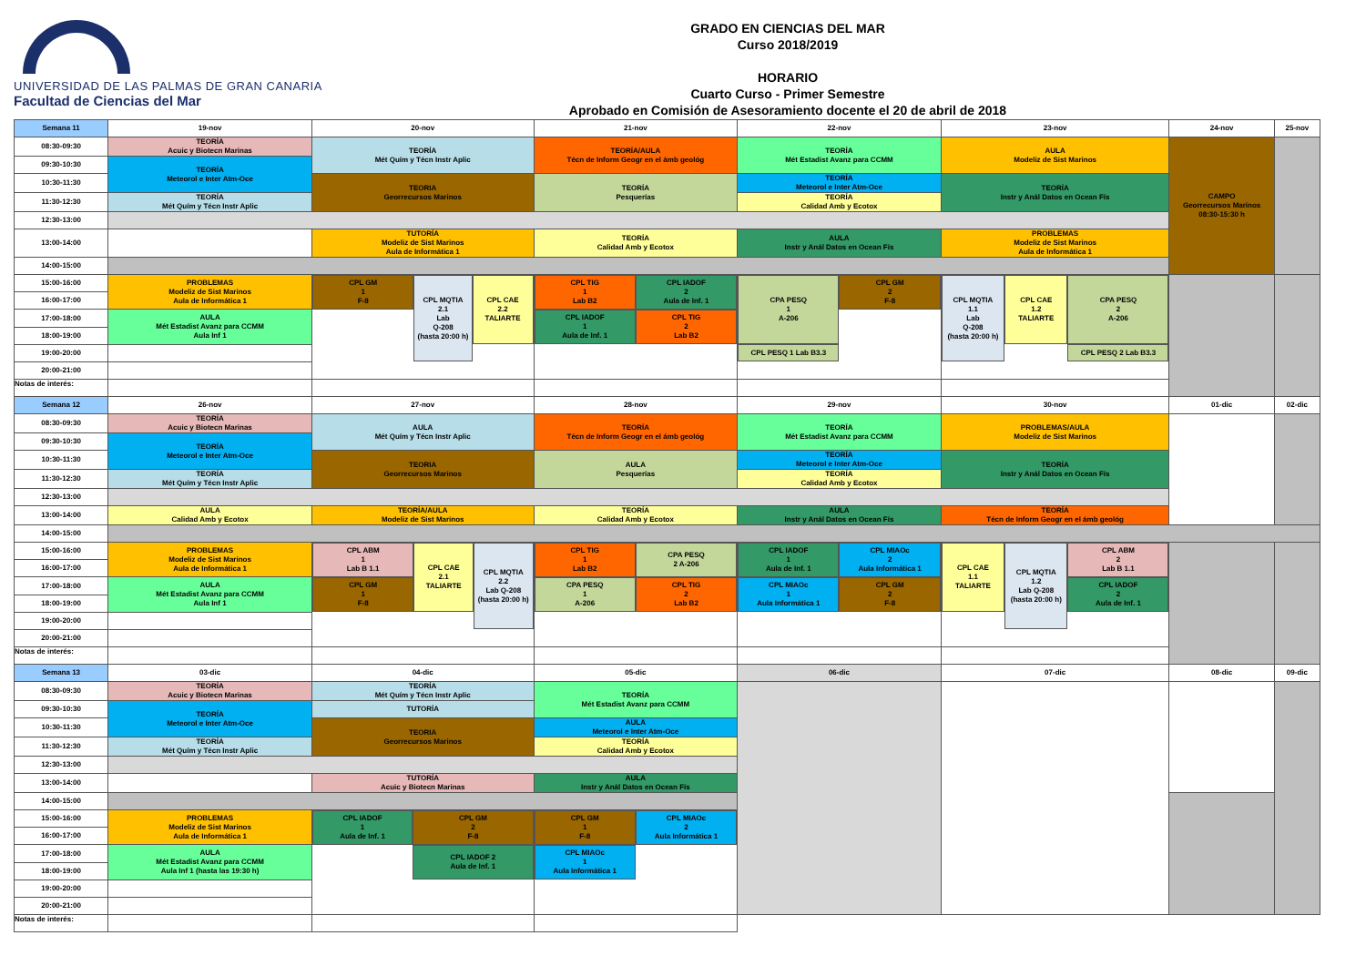UNIVERSIDAD DE LAS PALMAS DE GRAN CANARIA
Facultad de Ciencias del Mar
GRADO EN CIENCIAS DEL MAR
Curso 2018/2019
HORARIO
Cuarto Curso - Primer Semestre
Aprobado en Comisión de Asesoramiento docente el 20 de abril de 2018
| Semana 11 | 19-nov | 20-nov | 21-nov | 22-nov | 23-nov | 24-nov | 25-nov |
| --- | --- | --- | --- | --- | --- | --- | --- |
| 08:30-09:30 | TEORÍA Acuic y Biotecn Marinas | TEORÍA Mét Quím y Técn Instr Aplic | TEORÍA/AULA Técn de Inform Geogr en el ámb geológ | TEORÍA Mét Estadist Avanz para CCMM | AULA Modeliz de Sist Marinos | CAMPO Georrecursos Marinos 08:30-15:30 h | |
| 09:30-10:30 | TEORÍA Meteorol e Inter Atm-Oce | | | | | | |
| 10:30-11:30 | | TEORIA Georrecursos Marinos | TEORÍA Pesquerías | TEORÍA Meteorol e Inter Atm-Oce | TEORÍA Instr y Anál Datos en Ocean Fís | | |
| 11:30-12:30 | TEORÍA Mét Quím y Técn Instr Aplic | | | TEORÍA Calidad Amb y Ecotox | | | |
| 12:30-13:00 | | | | | | | |
| 13:00-14:00 | | TUTORÍA Modeliz de Sist Marinos Aula de Informática 1 | TEORÍA Calidad Amb y Ecotox | AULA Instr y Anál Datos en Ocean Fís | PROBLEMAS Modeliz de Sist Marinos Aula de Informática 1 | | |
| 14:00-15:00 | | | | | | | |
| 15:00-16:00 | PROBLEMAS Modeliz de Sist Marinos Aula de Informática 1 | CPL GM 1 F-8 CPL MQTIA 2.1 Lab Q-208 (hasta 20:00 h) CPL CAE 2.2 TALIARTE | CPL TIG 1 Lab B2 CPL IADOF 2 Aula de Inf. 1 CPL IADOF 1 Aula de Inf. 1 CPL TIG 2 Lab B2 | CPA PESQ 1 A-206 CPL GM 2 F-8 CPL PESQ 1 Lab B3.3 | CPL MQTIA 1.1 Lab Q-208 (hasta 20:00 h) CPL CAE 1.2 TALIARTE CPA PESQ 2 A-206 CPL PESQ 2 Lab B3.3 | | |
| 16:00-17:00 | | | | | | | |
| 17:00-18:00 | AULA Mét Estadist Avanz para CCMM Aula Inf 1 | | | | | | |
| 18:00-19:00 | | | | | | | |
| 19:00-20:00 | | | | | | | |
| 20:00-21:00 | | | | | | | |
| Notas de interés: | | | | | | | |
| Semana 12 | 26-nov | 27-nov | 28-nov | 29-nov | 30-nov | 01-dic | 02-dic |
| 08:30-09:30 | TEORÍA Acuic y Biotecn Marinas | AULA Mét Quím y Técn Instr Aplic | TEORÍA Técn de Inform Geogr en el ámb geológ | TEORÍA Mét Estadist Avanz para CCMM | PROBLEMAS/AULA Modeliz de Sist Marinos | | |
| 09:30-10:30 | TEORÍA Meteorol e Inter Atm-Oce | | | | | | |
| 10:30-11:30 | | TEORIA Georrecursos Marinos | AULA Pesquerías | TEORÍA Meteorol e Inter Atm-Oce | TEORÍA Instr y Anál Datos en Ocean Fís | | |
| 11:30-12:30 | TEORÍA Mét Quím y Técn Instr Aplic | | | TEORÍA Calidad Amb y Ecotox | | | |
| 12:30-13:00 | | | | | | | |
| 13:00-14:00 | AULA Calidad Amb y Ecotox | TEORÍA/AULA Modeliz de Sist Marinos | TEORÍA Calidad Amb y Ecotox | AULA Instr y Anál Datos en Ocean Fís | TEORÍA Técn de Inform Geogr en el ámb geológ | | |
| 14:00-15:00 | | | | | | | |
| 15:00-16:00 | PROBLEMAS Modeliz de Sist Marinos Aula de Informática 1 | CPL ABM 1 Lab B 1.1 CPL CAE 2.1 TALIARTE CPL MQTIA 2.2 Lab Q-208 (hasta 20:00 h) CPL GM 1 F-8 | CPL TIG 1 Lab B2 CPA PESQ 2 A-206 CPA PESQ 1 A-206 CPL TIG 2 Lab B2 | CPL IADOF 1 Aula de Inf. 1 CPL MIAOc 2 Aula Informática 1 CPL MIAOc 1 Aula Informática 1 CPL GM 2 F-8 | CPL CAE 1.1 TALIARTE CPL MQTIA 1.2 Lab Q-208 (hasta 20:00 h) CPL ABM 2 Lab B 1.1 CPL IADOF 2 Aula de Inf. 1 | | |
| 16:00-17:00 | | | | | | | |
| 17:00-18:00 | AULA Mét Estadist Avanz para CCMM Aula Inf 1 | | | | | | |
| 18:00-19:00 | | | | | | | |
| 19:00-20:00 | | | | | | | |
| 20:00-21:00 | | | | | | | |
| Notas de interés: | | | | | | | |
| Semana 13 | 03-dic | 04-dic | 05-dic | 06-dic | 07-dic | 08-dic | 09-dic |
| 08:30-09:30 | TEORÍA Acuic y Biotecn Marinas | TEORÍA Mét Quím y Técn Instr Aplic | TEORÍA Mét Estadist Avanz para CCMM | | | | |
| 09:30-10:30 | TEORÍA Meteorol e Inter Atm-Oce | TUTORÍA | | | | | |
| 10:30-11:30 | | TEORIA Georrecursos Marinos | AULA Meteorol e Inter Atm-Oce | | | | |
| 11:30-12:30 | TEORÍA Mét Quím y Técn Instr Aplic | | TEORÍA Calidad Amb y Ecotox | | | | |
| 12:30-13:00 | | | | | | | |
| 13:00-14:00 | | TUTORÍA Acuic y Biotecn Marinas | AULA Instr y Anál Datos en Ocean Fís | | | | |
| 14:00-15:00 | | | | | | | |
| 15:00-16:00 | PROBLEMAS Modeliz de Sist Marinos Aula de Informática 1 | CPL IADOF 1 Aula de Inf. 1 CPL GM 2 F-8 CPL IADOF 2 Aula de Inf. 1 | CPL GM 1 F-8 CPL MIAOc 2 Aula Informática 1 CPL MIAOc 1 Aula Informática 1 | | | | |
| 16:00-17:00 | | | | | | | |
| 17:00-18:00 | AULA Mét Estadist Avanz para CCMM Aula Inf 1 (hasta las 19:30 h) | | | | | | |
| 18:00-19:00 | | | | | | | |
| 19:00-20:00 | | | | | | | |
| 20:00-21:00 | | | | | | | |
| Notas de interés: | | | | | | | |